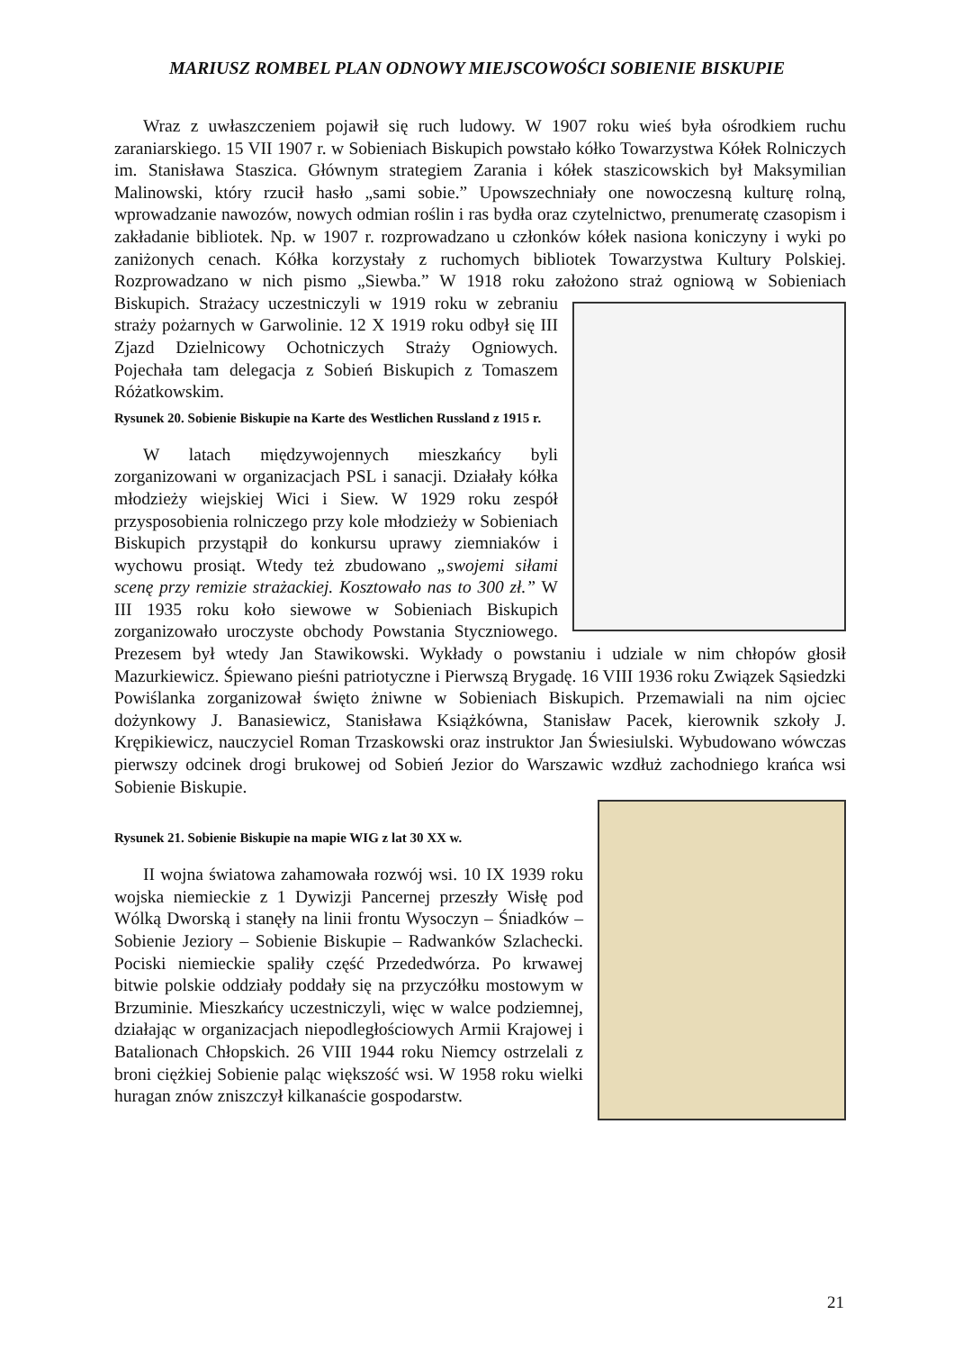MARIUSZ ROMBEL PLAN ODNOWY MIEJSCOWOŚCI SOBIENIE BISKUPIE
Wraz z uwłaszczeniem pojawił się ruch ludowy. W 1907 roku wieś była ośrodkiem ruchu zaraniarskiego. 15 VII 1907 r. w Sobieniach Biskupich powstało kółko Towarzystwa Kółek Rolniczych im. Stanisława Staszica. Głównym strategiem Zarania i kółek staszicowskich był Maksymilian Malinowski, który rzucił hasło „sami sobie.” Upowszechniały one nowoczesną kulturę rolną, wprowadzanie nawozów, nowych odmian roślin i ras bydła oraz czytelnictwo, prenumeratę czasopism i zakładanie bibliotek. Np. w 1907 r. rozprowadzano u członków kółek nasiona koniczyny i wyki po zaniżonych cenach. Kółka korzystały z ruchomych bibliotek Towarzystwa Kultury Polskiej. Rozprowadzano w nich pismo „Siewba.” W 1918 roku założono straż ogniową w Sobieniach Biskupich. Strażacy uczestniczyli w 1919 roku w zebraniu straży pożarnych w Garwolinie. 12 X 1919 roku odbył się III Zjazd Dzielnicowy Ochotniczych Straży Ogniowych. Pojechała tam delegacja z Sobień Biskupich z Tomaszem Różatkowskim.
Rysunek 20. Sobienie Biskupie na Karte des Westlichen Russland z 1915 r.
W latach międzywojennych mieszkańcy byli zorganizowani w organizacjach PSL i sanacji. Działały kółka młodzieży wiejskiej Wici i Siew. W 1929 roku zespół przysposobienia rolniczego przy kole młodzieży w Sobieniach Biskupich przystąpił do konkursu uprawy ziemniaków i wychowu prosiąt. Wtedy też zbudowano „swojemi siłami scenę przy remizie strażackiej. Kosztowało nas to 300 zł.” W III 1935 roku koło siewowe w Sobieniach Biskupich zorganizowało uroczyste obchody Powstania Styczniowego. Prezesem był wtedy Jan Stawikowski. Wykłady o powstaniu i udziale w nim chłopów głosił Mazurkiewicz. Śpiewano pieśni patriotyczne i Pierwszą Brygadę. 16 VIII 1936 roku Związek Sąsiedzki Powiślanka zorganizował święto żniwne w Sobieniach Biskupich. Przemawiali na nim ojciec dożynkowy J. Banasiewicz, Stanisława Książkówna, Stanisław Pacek, kierownik szkoły J. Krępikiewicz, nauczyciel Roman Trzaskowski oraz instruktor Jan Świesiulski. Wybudowano wówczas pierwszy odcinek drogi brukowej od Sobień Jezior do Warszawic wzdłuż zachodniego krańca wsi Sobienie Biskupie.
Rysunek 21. Sobienie Biskupie na mapie WIG z lat 30 XX w.
II wojna światowa zahamowała rozwój wsi. 10 IX 1939 roku wojska niemieckie z 1 Dywizji Pancernej przeszły Wisłę pod Wólką Dworską i stanęły na linii frontu Wysoczyn – Śniadków – Sobienie Jeziory – Sobienie Biskupie – Radwanków Szlachecki. Pociski niemieckie spaliły część Przededwórza. Po krwawej bitwie polskie oddziały poddały się na przyczółku mostowym w Brzuminie. Mieszkańcy uczestniczyli, więc w walce podziemnej, działając w organizacjach niepodległościowych Armii Krajowej i Batalionach Chłopskich. 26 VIII 1944 roku Niemcy ostrzelali z broni ciężkiej Sobienie paląc większość wsi. W 1958 roku wielki huragan znów zniszczył kilkanaście gospodarstw.
21